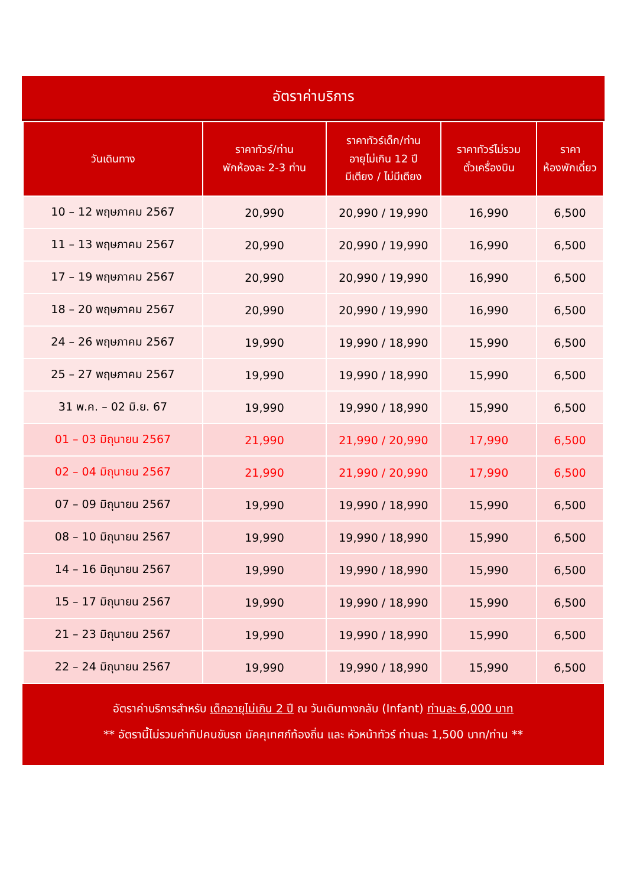อัตราค่าบริการ
| วันเดินทาง | ราคาทัวร์/ท่าน พักห้องละ 2-3 ท่าน | ราคาทัวร์เด็ก/ท่าน อายุไม่เกิน 12 ปี มีเตียง / ไม่มีเตียง | ราคาทัวร์ไม่รวม ตั๋วเครื่องบิน | ราคา ห้องพักเดี่ยว |
| --- | --- | --- | --- | --- |
| 10 – 12 พฤษภาคม 2567 | 20,990 | 20,990 / 19,990 | 16,990 | 6,500 |
| 11 – 13 พฤษภาคม 2567 | 20,990 | 20,990 / 19,990 | 16,990 | 6,500 |
| 17 – 19 พฤษภาคม 2567 | 20,990 | 20,990 / 19,990 | 16,990 | 6,500 |
| 18 – 20 พฤษภาคม 2567 | 20,990 | 20,990 / 19,990 | 16,990 | 6,500 |
| 24 – 26 พฤษภาคม 2567 | 19,990 | 19,990 / 18,990 | 15,990 | 6,500 |
| 25 – 27 พฤษภาคม 2567 | 19,990 | 19,990 / 18,990 | 15,990 | 6,500 |
| 31 พ.ค. – 02 มิ.ย. 67 | 19,990 | 19,990 / 18,990 | 15,990 | 6,500 |
| 01 – 03 มิถุนายน 2567 | 21,990 | 21,990 / 20,990 | 17,990 | 6,500 |
| 02 – 04 มิถุนายน 2567 | 21,990 | 21,990 / 20,990 | 17,990 | 6,500 |
| 07 – 09 มิถุนายน 2567 | 19,990 | 19,990 / 18,990 | 15,990 | 6,500 |
| 08 – 10 มิถุนายน 2567 | 19,990 | 19,990 / 18,990 | 15,990 | 6,500 |
| 14 – 16 มิถุนายน 2567 | 19,990 | 19,990 / 18,990 | 15,990 | 6,500 |
| 15 – 17 มิถุนายน 2567 | 19,990 | 19,990 / 18,990 | 15,990 | 6,500 |
| 21 – 23 มิถุนายน 2567 | 19,990 | 19,990 / 18,990 | 15,990 | 6,500 |
| 22 – 24 มิถุนายน 2567 | 19,990 | 19,990 / 18,990 | 15,990 | 6,500 |
อัตราค่าบริการสำหรับ เด็กอายุไม่เกิน 2 ปี ณ วันเดินทางกลับ (Infant) ท่านละ 6,000 บาท
** อัตรานี้ไม่รวมค่าทิปคนขับรถ มัคคุเทศก์ท้องถิ่น และ หัวหน้าทัวร์ ท่านละ 1,500 บาท/ท่าน **